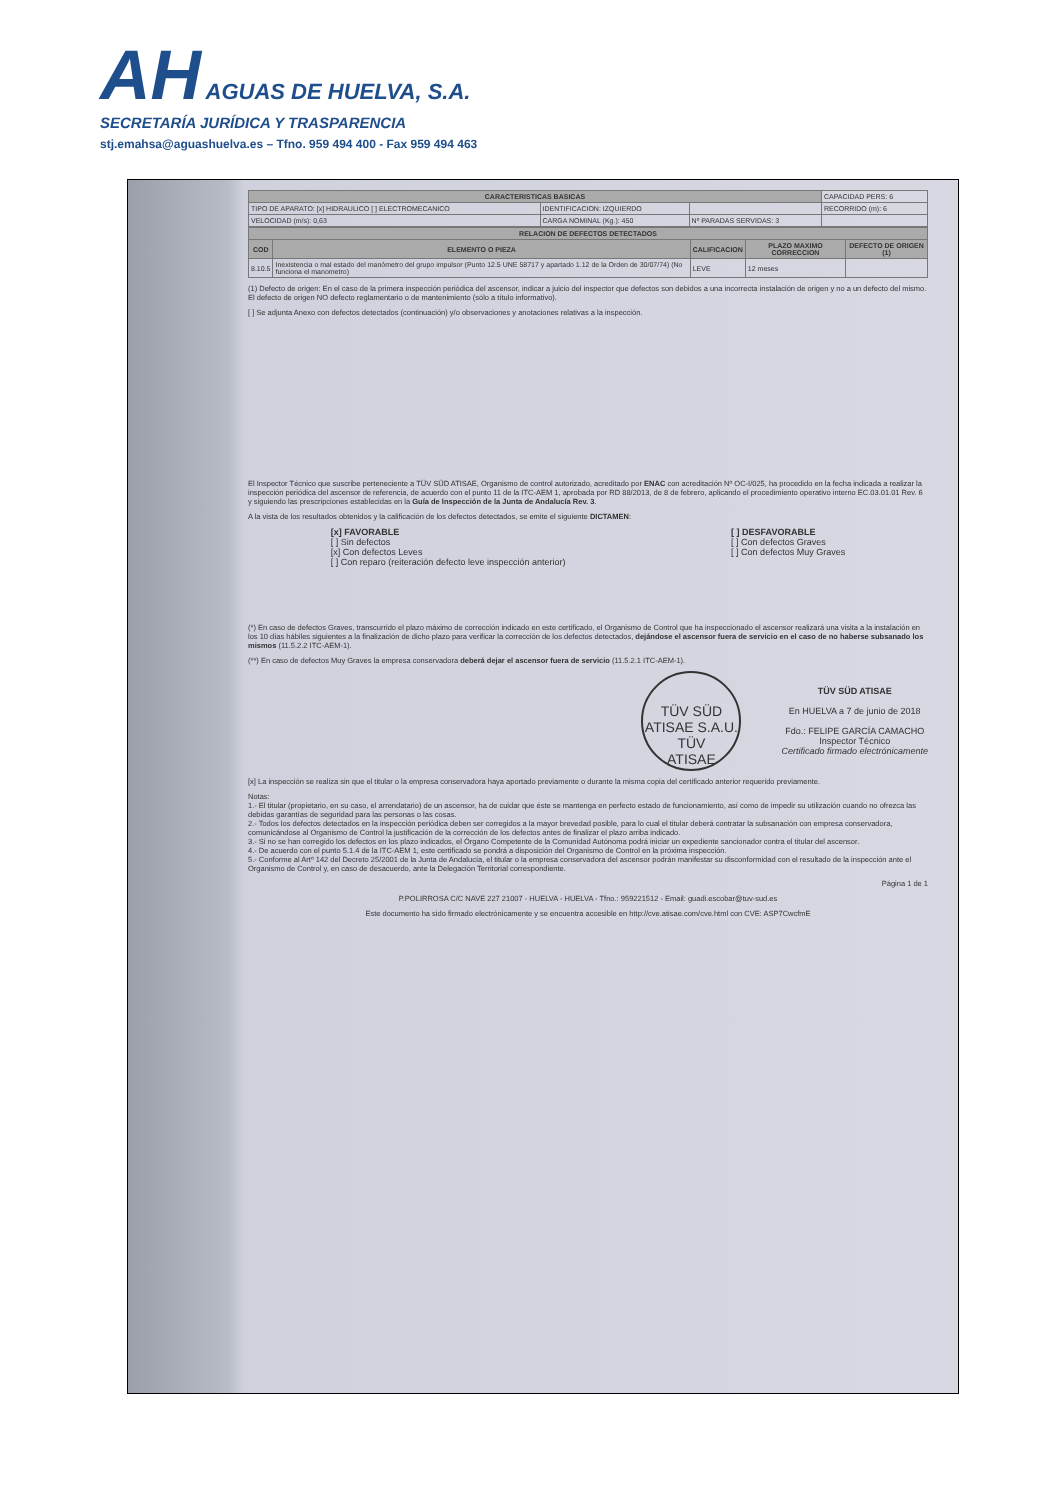AH AGUAS DE HUELVA, S.A.
SECRETARÍA JURÍDICA Y TRASPARENCIA
stj.emahsa@aguashuelva.es – Tfno. 959 494 400 - Fax 959 494 463
| CARACTERISTICAS BASICAS | | | CAPACIDAD PERS: 6 |
| TIPO DE APARATO: [x] HIDRAULICO [ ] ELECTROMECANICO | IDENTIFICACION: IZQUIERDO | | RECORRIDO (m): 6 |
| VELOCIDAD (m/s): 0,63 | CARGA NOMINAL (Kg.): 450 | Nº PARADAS SERVIDAS: 3 | |
| RELACION DE DEFECTOS DETECTADOS | | | | |
| --- | --- | --- | --- | --- |
| COD | ELEMENTO O PIEZA | CALIFICACION | PLAZO MAXIMO CORRECCION | DEFECTO DE ORIGEN (1) |
| 8.10.5 | Inexistencia o mal estado del manómetro del grupo impulsor (Punto 12.5 UNE 58717 y apartado 1.12 de la Orden de 30/07/74) (No funciona el manometro) | LEVE | 12 meses | |
(1) Defecto de origen: En el caso de la primera inspección periódica del ascensor, indicar a juicio del inspector que defectos son debidos a una incorrecta instalación de origen y no a un defecto del mismo. El defecto de origen NO defecto reglamentario o de mantenimiento (sólo a título informativo).
[ ] Se adjunta Anexo con defectos detectados (continuación) y/o observaciones y anotaciones relativas a la inspección.
El Inspector Técnico que suscribe perteneciente a TÜV SÜD ATISAE, Organismo de control autorizado, acreditado por ENAC con acreditación Nº OC-I/025, ha procedido en la fecha indicada a realizar la inspección periódica del ascensor de referencia, de acuerdo con el punto 11 de la ITC-AEM 1, aprobada por RD 88/2013, de 8 de febrero, aplicando el procedimiento operativo interno EC.03.01.01 Rev. 6 y siguiendo las prescripciones establecidas en la Guía de Inspección de la Junta de Andalucía Rev. 3.
A la vista de los resultados obtenidos y la calificación de los defectos detectados, se emite el siguiente DICTAMEN:
[x] FAVORABLE
[ ] Sin defectos
[x] Con defectos Leves
[ ] Con reparo (reiteración defecto leve inspección anterior)
[ ] DESFAVORABLE
[ ] Con defectos Graves
[ ] Con defectos Muy Graves
(*) En caso de defectos Graves, transcurrido el plazo máximo de corrección indicado en este certificado, el Organismo de Control que ha inspeccionado el ascensor realizará una visita a la instalación en los 10 días hábiles siguientes a la finalización de dicho plazo para verificar la corrección de los defectos detectados, dejándose el ascensor fuera de servicio en el caso de no haberse subsanado los mismos (11.5.2.2 ITC-AEM-1).
(**) En caso de defectos Muy Graves la empresa conservadora deberá dejar el ascensor fuera de servicio (11.5.2.1 ITC-AEM-1).
TÜV SÜD ATISAE S.A.U.
TÜV
ATISAE
TÜV SÜD ATISAE
En HUELVA a 7 de junio de 2018
Fdo.: FELIPE GARCÍA CAMACHO
Inspector Técnico
Certificado firmado electrónicamente
[x] La inspección se realiza sin que el titular o la empresa conservadora haya aportado previamente o durante la misma copia del certificado anterior requerido previamente.
Notas:
1.- El titular (propietario, en su caso, el arrendatario) de un ascensor, ha de cuidar que éste se mantenga en perfecto estado de funcionamiento, así como de impedir su utilización cuando no ofrezca las debidas garantías de seguridad para las personas o las cosas.
2.- Todos los defectos detectados en la inspección periódica deben ser corregidos a la mayor brevedad posible, para lo cual el titular deberá contratar la subsanación con empresa conservadora, comunicándose al Organismo de Control la justificación de la corrección de los defectos antes de finalizar el plazo arriba indicado.
3.- Si no se han corregido los defectos en los plazo indicados, el Órgano Competente de la Comunidad Autónoma podrá iniciar un expediente sancionador contra el titular del ascensor.
4.- De acuerdo con el punto 5.1.4 de la ITC-AEM 1, este certificado se pondrá a disposición del Organismo de Control en la próxima inspección.
5.- Conforme al Artº 142 del Decreto 25/2001 de la Junta de Andalucía, el titular o la empresa conservadora del ascensor podrán manifestar su disconformidad con el resultado de la inspección ante el Organismo de Control y, en caso de desacuerdo, ante la Delegación Territorial correspondiente.
Página 1 de 1
P.POLIRROSA C/C NAVE 227 21007 - HUELVA - HUELVA - Tfno.: 959221512 - Email: guadi.escobar@tuv-sud.es
Este documento ha sido firmado electrónicamente y se encuentra accesible en http://cve.atisae.com/cve.html con CVE: ASP7CwcfmE